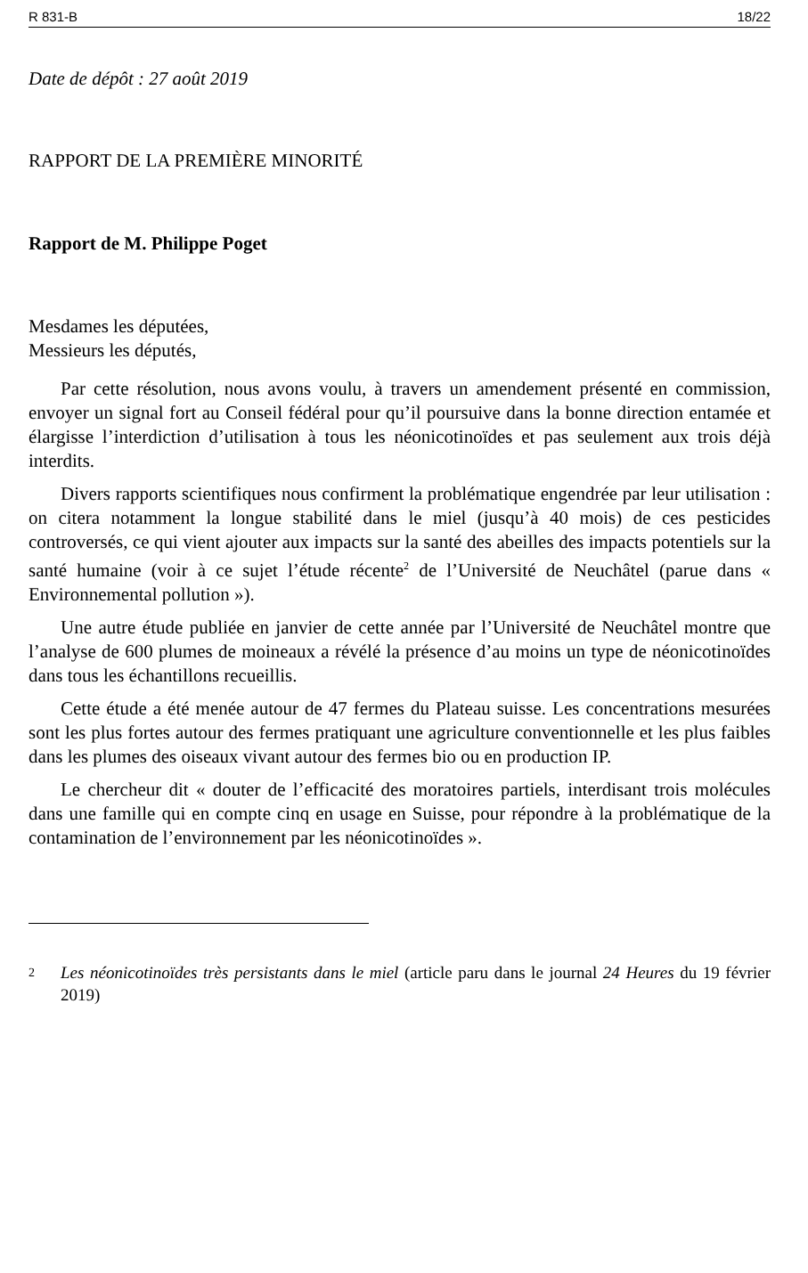R 831-B 18/22
Date de dépôt : 27 août 2019
RAPPORT DE LA PREMIÈRE MINORITÉ
Rapport de M. Philippe Poget
Mesdames les députées,
Messieurs les députés,
Par cette résolution, nous avons voulu, à travers un amendement présenté en commission, envoyer un signal fort au Conseil fédéral pour qu’il poursuive dans la bonne direction entamée et élargisse l’interdiction d’utilisation à tous les néonicotinoïdes et pas seulement aux trois déjà interdits.
Divers rapports scientifiques nous confirment la problématique engendrée par leur utilisation : on citera notamment la longue stabilité dans le miel (jusqu’à 40 mois) de ces pesticides controversés, ce qui vient ajouter aux impacts sur la santé des abeilles des impacts potentiels sur la santé humaine (voir à ce sujet l’étude récente<sup>2</sup> de l’Université de Neuchâtel (parue dans « Environnemental pollution »).
Une autre étude publiée en janvier de cette année par l’Université de Neuchâtel montre que l’analyse de 600 plumes de moineaux a révélé la présence d’au moins un type de néonicotinoïdes dans tous les échantillons recueillis.
Cette étude a été menée autour de 47 fermes du Plateau suisse. Les concentrations mesurées sont les plus fortes autour des fermes pratiquant une agriculture conventionnelle et les plus faibles dans les plumes des oiseaux vivant autour des fermes bio ou en production IP.
Le chercheur dit « douter de l’efficacité des moratoires partiels, interdisant trois molécules dans une famille qui en compte cinq en usage en Suisse, pour répondre à la problématique de la contamination de l’environnement par les néonicotinoïdes ».
2
Les néonicotinoïdes très persistants dans le miel (article paru dans le journal 24 Heures du 19 février 2019)